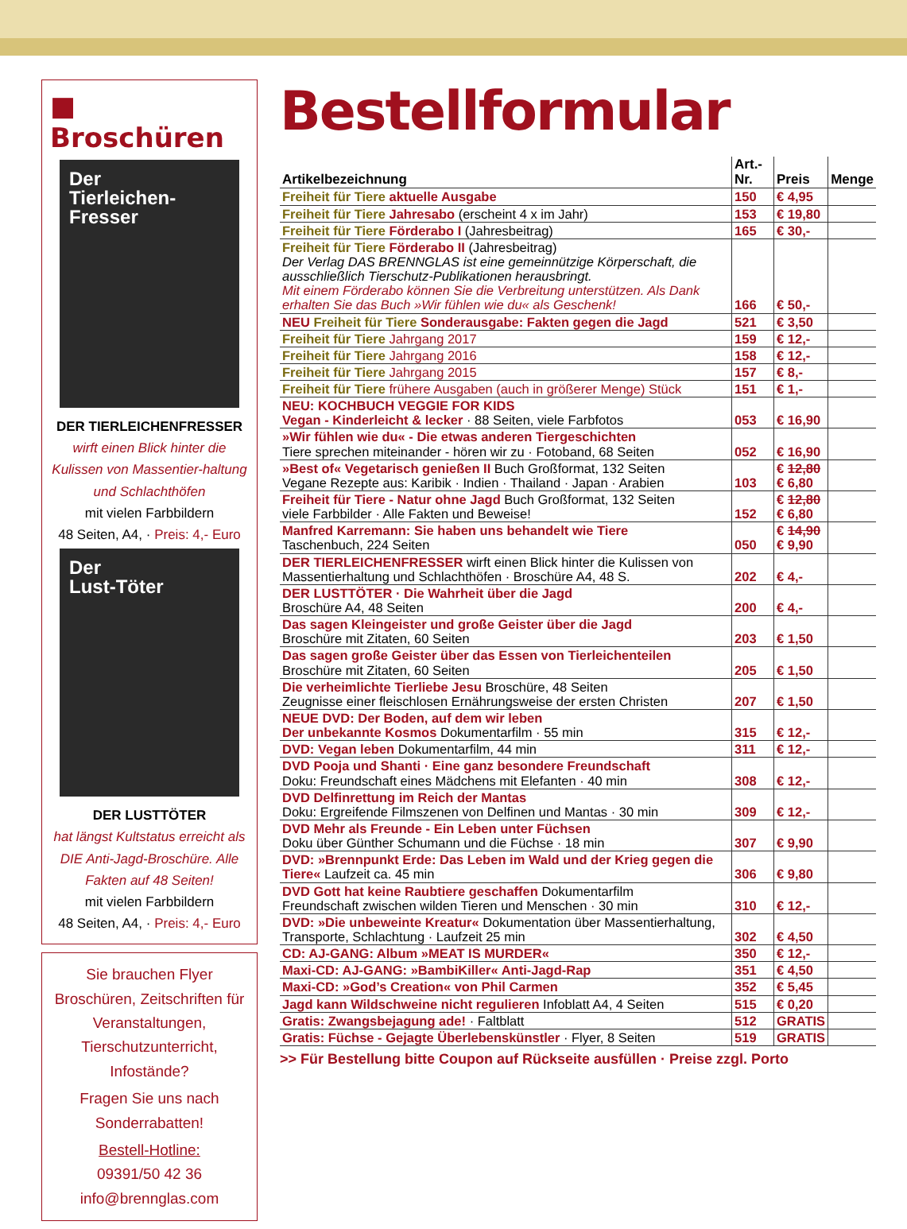■ Broschüren
Der
Tierleichen-
Fresser
DER TIERLEICHENFRESSER
wirft einen Blick hinter die Kulissen von Massentier-haltung und Schlachthöfen
mit vielen Farbbildern
48 Seiten, A4, · Preis: 4,- Euro
Der
Lust-Töter
DER LUSTTÖTER
hat längst Kultstatus erreicht als DIE Anti-Jagd-Broschüre. Alle Fakten auf 48 Seiten!
mit vielen Farbbildern
48 Seiten, A4, · Preis: 4,- Euro
Sie brauchen Flyer Broschüren, Zeitschriften für Veranstaltungen, Tierschutzunterricht, Infostände?
Fragen Sie uns nach Sonderrabatten!
Bestell-Hotline:
09391/50 42 36
info@brennglas.com
Bestellformular
| Artikelbezeichnung | Art.-Nr. | Preis | Menge |
| --- | --- | --- | --- |
| Freiheit für Tiere aktuelle Ausgabe | 150 | € 4,95 | |
| Freiheit für Tiere Jahresabo (erscheint 4 x im Jahr) | 153 | € 19,80 | |
| Freiheit für Tiere Förderabo I (Jahresbeitrag) | 165 | € 30,- | |
| Freiheit für Tiere Förderabo II (Jahresbeitrag) Der Verlag DAS BRENNGLAS ist eine gemeinnützige Körperschaft, die ausschließlich Tierschutz-Publikationen herausbringt. Mit einem Förderabo können Sie die Verbreitung unterstützen. Als Dank erhalten Sie das Buch »Wir fühlen wie du« als Geschenk! | 166 | € 50,- | |
| NEU Freiheit für Tiere Sonderausgabe: Fakten gegen die Jagd | 521 | € 3,50 | |
| Freiheit für Tiere Jahrgang 2017 | 159 | € 12,- | |
| Freiheit für Tiere Jahrgang 2016 | 158 | € 12,- | |
| Freiheit für Tiere Jahrgang 2015 | 157 | € 8,- | |
| Freiheit für Tiere frühere Ausgaben (auch in größerer Menge) Stück | 151 | € 1,- | |
| NEU: KOCHBUCH VEGGIE FOR KIDS Vegan - Kinderleicht & lecker · 88 Seiten, viele Farbfotos | 053 | € 16,90 | |
| »Wir fühlen wie du« - Die etwas anderen Tiergeschichten Tiere sprechen miteinander - hören wir zu · Fotoband, 68 Seiten | 052 | € 16,90 | |
| »Best of« Vegetarisch genießen II Buch Großformat, 132 Seiten Vegane Rezepte aus: Karibik · Indien · Thailand · Japan · Arabien | 103 | € 12,80 € 6,80 | |
| Freiheit für Tiere - Natur ohne Jagd Buch Großformat, 132 Seiten viele Farbbilder · Alle Fakten und Beweise! | 152 | € 12,80 € 6,80 | |
| Manfred Karremann: Sie haben uns behandelt wie Tiere Taschenbuch, 224 Seiten | 050 | € 14,90 € 9,90 | |
| DER TIERLEICHENFRESSER wirft einen Blick hinter die Kulissen von Massentierhaltung und Schlachthöfen · Broschüre A4, 48 S. | 202 | € 4,- | |
| DER LUSTTÖTER · Die Wahrheit über die Jagd Broschüre A4, 48 Seiten | 200 | € 4,- | |
| Das sagen Kleingeister und große Geister über die Jagd Broschüre mit Zitaten, 60 Seiten | 203 | € 1,50 | |
| Das sagen große Geister über das Essen von Tierleichenteilen Broschüre mit Zitaten, 60 Seiten | 205 | € 1,50 | |
| Die verheimlichte Tierliebe Jesu Broschüre, 48 Seiten Zeugnisse einer fleischlosen Ernährungsweise der ersten Christen | 207 | € 1,50 | |
| NEUE DVD: Der Boden, auf dem wir leben Der unbekannte Kosmos Dokumentarfilm · 55 min | 315 | € 12,- | |
| DVD: Vegan leben Dokumentarfilm, 44 min | 311 | € 12,- | |
| DVD Pooja und Shanti · Eine ganz besondere Freundschaft Doku: Freundschaft eines Mädchens mit Elefanten · 40 min | 308 | € 12,- | |
| DVD Delfinrettung im Reich der Mantas Doku: Ergreifende Filmszenen von Delfinen und Mantas · 30 min | 309 | € 12,- | |
| DVD Mehr als Freunde - Ein Leben unter Füchsen Doku über Günther Schumann und die Füchse · 18 min | 307 | € 9,90 | |
| DVD: »Brennpunkt Erde: Das Leben im Wald und der Krieg gegen die Tiere« Laufzeit ca. 45 min | 306 | € 9,80 | |
| DVD Gott hat keine Raubtiere geschaffen Dokumentarfilm Freundschaft zwischen wilden Tieren und Menschen · 30 min | 310 | € 12,- | |
| DVD: »Die unbeweinte Kreatur« Dokumentation über Massentierhaltung, Transporte, Schlachtung · Laufzeit 25 min | 302 | € 4,50 | |
| CD: AJ-GANG: Album »MEAT IS MURDER« | 350 | € 12,- | |
| Maxi-CD: AJ-GANG: »BambiKiller« Anti-Jagd-Rap | 351 | € 4,50 | |
| Maxi-CD: »God’s Creation« von Phil Carmen | 352 | € 5,45 | |
| Jagd kann Wildschweine nicht regulieren Infoblatt A4, 4 Seiten | 515 | € 0,20 | |
| Gratis: Zwangsbejagung ade! · Faltblatt | 512 | GRATIS | |
| Gratis: Füchse - Gejagte Überlebenskünstler · Flyer, 8 Seiten | 519 | GRATIS | |
>> Für Bestellung bitte Coupon auf Rückseite ausfüllen · Preise zzgl. Porto